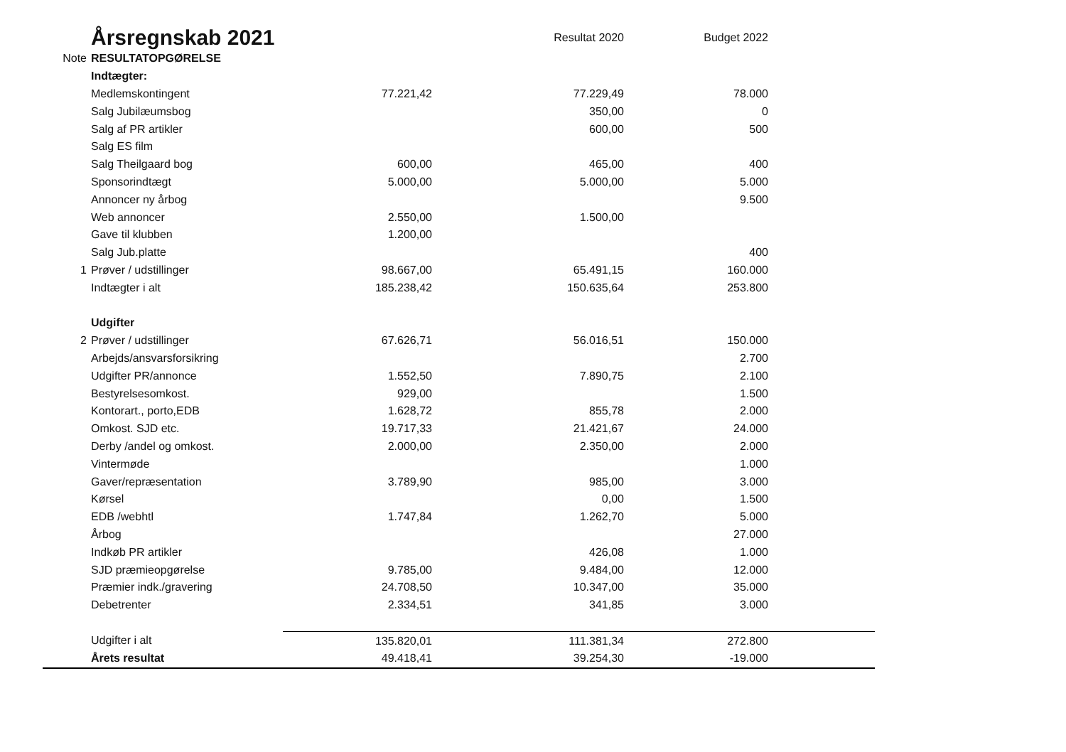| | Årsregnskab 2021 | | Resultat 2020 | Budget 2022 | |
| Note | RESULTATOPGØRELSE | | | | |
| | Indtægter: | | | | |
| | Medlemskontingent | 77.221,42 | 77.229,49 | 78.000 | |
| | Salg Jubilæumsbog | | 350,00 | 0 | |
| | Salg af PR artikler | | 600,00 | 500 | |
| | Salg ES film | | | | |
| | Salg Theilgaard bog | 600,00 | 465,00 | 400 | |
| | Sponsorindtægt | 5.000,00 | 5.000,00 | 5.000 | |
| | Annoncer ny årbog | | | 9.500 | |
| | Web annoncer | 2.550,00 | 1.500,00 | | |
| | Gave til klubben | 1.200,00 | | | |
| | Salg Jub.platte | | | 400 | |
| 1 | Prøver / udstillinger | 98.667,00 | 65.491,15 | 160.000 | |
| | Indtægter i alt | 185.238,42 | 150.635,64 | 253.800 | |
| | Udgifter | | | | |
| 2 | Prøver / udstillinger | 67.626,71 | 56.016,51 | 150.000 | |
| | Arbejds/ansvarsforsikring | | | 2.700 | |
| | Udgifter PR/annonce | 1.552,50 | 7.890,75 | 2.100 | |
| | Bestyrelsesomkost. | 929,00 | | 1.500 | |
| | Kontorart., porto,EDB | 1.628,72 | 855,78 | 2.000 | |
| | Omkost. SJD etc. | 19.717,33 | 21.421,67 | 24.000 | |
| | Derby /andel og omkost. | 2.000,00 | 2.350,00 | 2.000 | |
| | Vintermøde | | | 1.000 | |
| | Gaver/repræsentation | 3.789,90 | 985,00 | 3.000 | |
| | Kørsel | | 0,00 | 1.500 | |
| | EDB /webhtl | 1.747,84 | 1.262,70 | 5.000 | |
| | Årbog | | | 27.000 | |
| | Indkøb PR artikler | | 426,08 | 1.000 | |
| | SJD præmieopgørelse | 9.785,00 | 9.484,00 | 12.000 | |
| | Præmier indk./gravering | 24.708,50 | 10.347,00 | 35.000 | |
| | Debetrenter | 2.334,51 | 341,85 | 3.000 | |
| | Udgifter i alt | 135.820,01 | 111.381,34 | 272.800 | |
| | Årets resultat | 49.418,41 | 39.254,30 | -19.000 | |